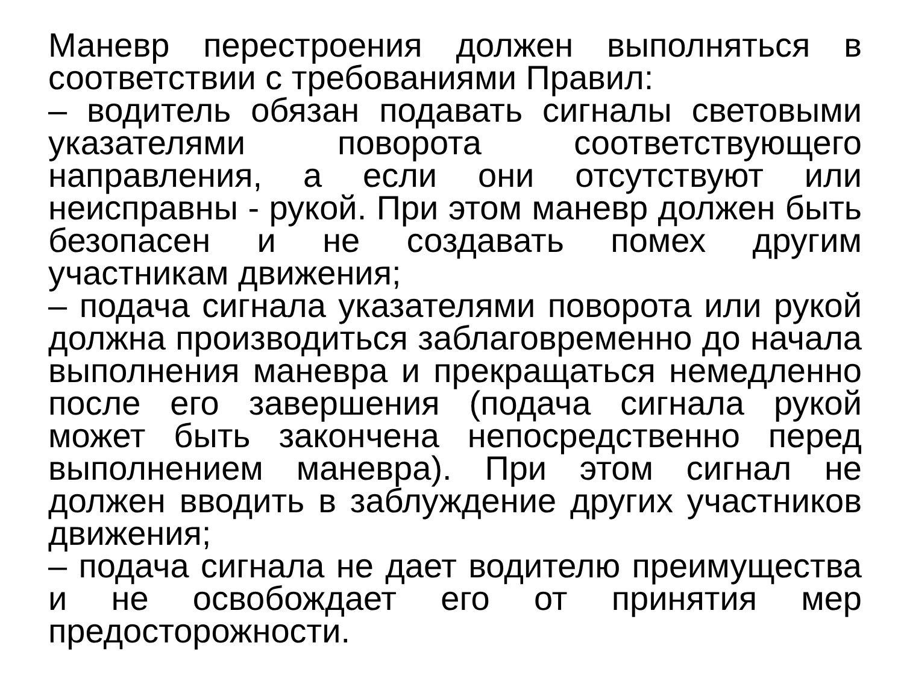Маневр перестроения должен выполняться в соответствии с требованиями Правил:
– водитель обязан подавать сигналы световыми указателями поворота соответствующего направления, а если они отсутствуют или неисправны - рукой. При этом маневр должен быть безопасен и не создавать помех другим участникам движения;
– подача сигнала указателями поворота или рукой должна производиться заблаговременно до начала выполнения маневра и прекращаться немедленно после его завершения (подача сигнала рукой может быть закончена непосредственно перед выполнением маневра). При этом сигнал не должен вводить в заблуждение других участников движения;
– подача сигнала не дает водителю преимущества и не освобождает его от принятия мер предосторожности.